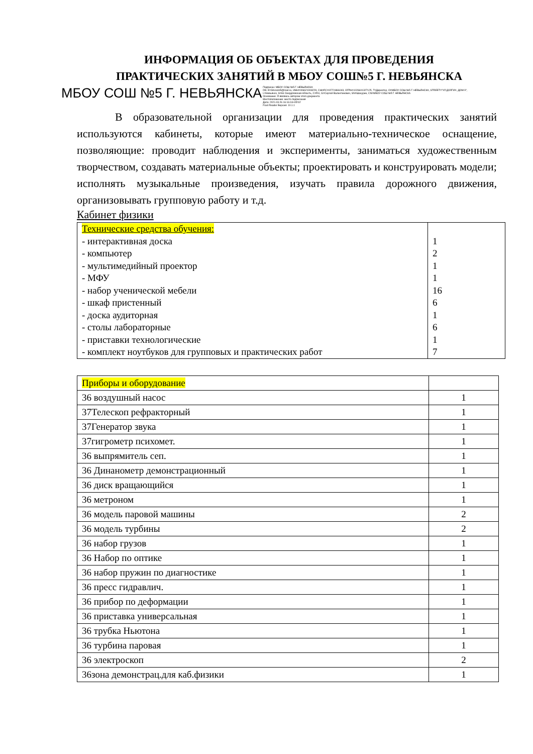ИНФОРМАЦИЯ ОБ ОБЪЕКТАХ ДЛЯ ПРОВЕДЕНИЯ
ПРАКТИЧЕСКИХ ЗАНЯТИЙ В МБОУ СОШ№5 Г. НЕВЬЯНСКА
МБОУ СОШ №5 Г. НЕВЬЯНСКА Подписан: МБОУ СОШ №5 Г. НЕВЬЯНСКА
DN: E=Shcooln5@mail.ru, ИНН=006621008229, СНИЛС=02721866043, ОГРН=1026601327125, T=Директор, O=МБОУ СОШ №5 Г. НЕВЬЯНСКА, STREET="УЛ ДОЛГИХ, ДОМ 9",
L=Невьянск, S=66 Свердловская область, C=RU, G=Сергей Валентинович, SN=Шахурин, CN=МБОУ СОШ №5 Г. НЕВЬЯНСКА
Основание: Я являюсь автором этого документа
Местоположение: место подписания
Дата: 2021.03.26 16:16:18+05'00'
Foxit Reader Версия: 10.1.1
В образовательной организации для проведения практических занятий используются кабинеты, которые имеют материально-техническое оснащение, позволяющие: проводит наблюдения и эксперименты, заниматься художественным творчеством, создавать материальные объекты; проектировать и конструировать модели; исполнять музыкальные произведения, изучать правила дорожного движения, организовывать групповую работу и т.д.
Кабинет физики
| Технические средства обучения: - интерактивная доска - компьютер - мультимедийный проектор - МФУ - набор ученической мебели - шкаф пристенный - доска аудиторная - столы лабораторные - приставки технологические - комплект ноутбуков для групповых и практических работ | 1 2 1 1 16 6 1 6 1 7 |
| Приборы и оборудование | |
| 36 воздушный насос | 1 |
| 37Телескоп рефракторный | 1 |
| 37Генератор звука | 1 |
| 37гигрометр психомет. | 1 |
| 36 выпрямитель сеп. | 1 |
| 36 Динанометр демонстрационный | 1 |
| 36 диск вращающийся | 1 |
| 36 метроном | 1 |
| 36 модель паровой машины | 2 |
| 36 модель турбины | 2 |
| 36 набор грузов | 1 |
| 36 Набор по оптике | 1 |
| 36 набор пружин по диагностике | 1 |
| 36 пресс гидравлич. | 1 |
| 36 прибор по деформации | 1 |
| 36 приставка универсальная | 1 |
| 36 трубка Ньютона | 1 |
| 36 турбина паровая | 1 |
| 36 электроскоп | 2 |
| 36зона демонстрац.для каб.физики | 1 |